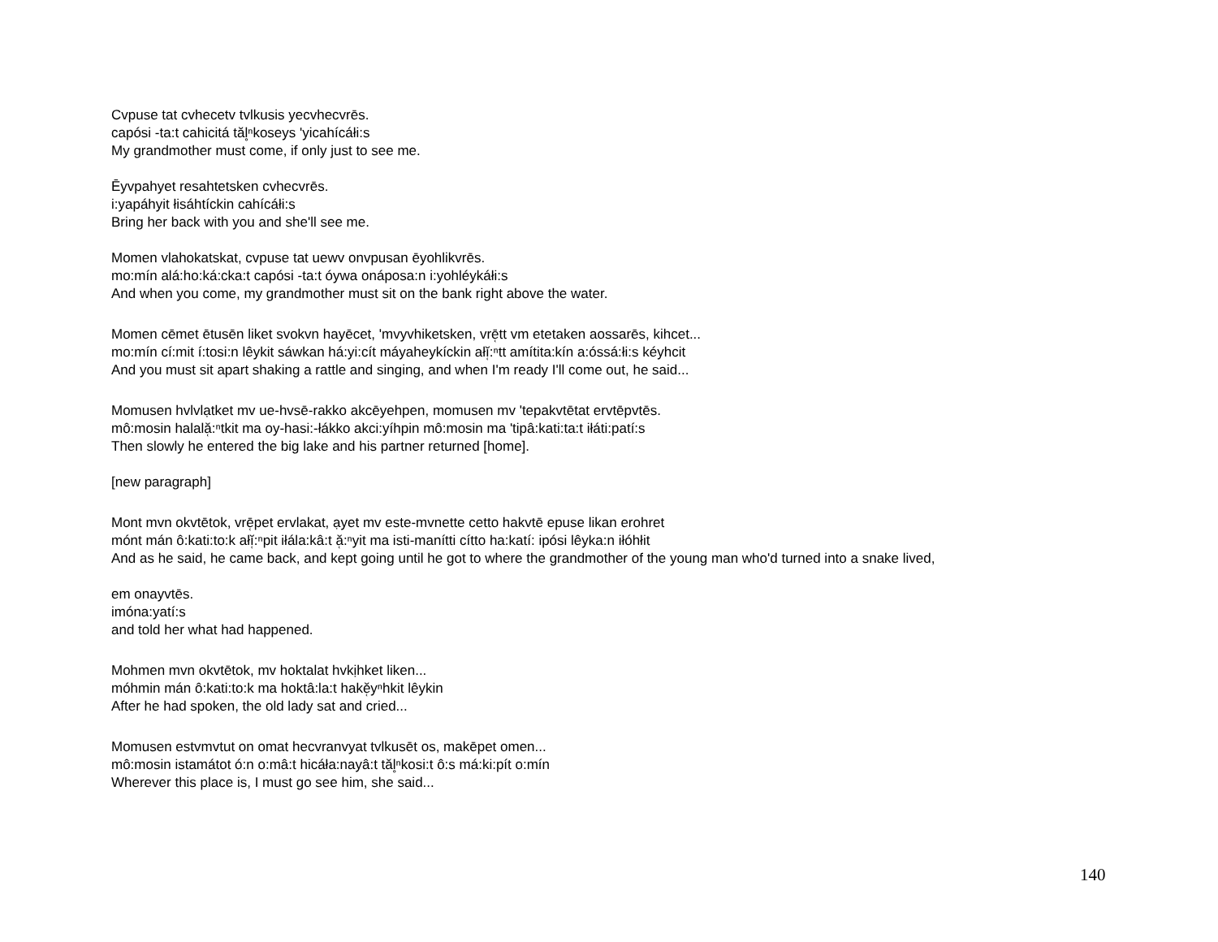Cvpuse tat cvhecetv tvlkusis yecvhecvrēs.
capósi -ta:t cahicitá tăl̥ⁿkoseys 'yicahícáłi:s
My grandmother must come, if only just to see me.
Ēyvpahyet resahtetsken cvhecvrēs.
i:yapáhyit łisáhtíckin cahícáłi:s
Bring her back with you and she'll see me.
Momen vlahokatskat, cvpuse tat uewv onvpusan ēyohlikvrēs.
mo:mín alá:ho:ká:cka:t capósi -ta:t óywa onáposa:n i:yohléykáłi:s
And when you come, my grandmother must sit on the bank right above the water.
Momen cēmet ētusēn liket svokvn hayēcet, 'mvyvhiketsken, vrē̜tt vm etetaken aossarēs, kihcet...
mo:mín cí:mit í:tosi:n lêykit sáwkan há:yi:cít máyaheykíckin ałĭ̜:ⁿtt amítita:kín a:óssá:łi:s kéyhcit
And you must sit apart shaking a rattle and singing, and when I'm ready I'll come out, he said...
Momusen hvlvlạtket mv ue-hvsē-rakko akcēyehpen, momusen mv 'tepakvtētat ervtēpvtēs.
mô:mosin halală̜:ⁿtkit ma oy-hasi:-łákko akci:yíhpin mô:mosin ma 'tipâ:kati:ta:t iłáti:patí:s
Then slowly he entered the big lake and his partner returned [home].
[new paragraph]
Mont mvn okvtētok, vrē̜pet ervlakat, ạyet mv este-mvnette cetto hakvtē epuse likan erohret
mónt mán ô:kati:to:k ałĭ̜:ⁿpit iłála:kâ:t ă̜:ⁿyit ma isti-manítti cítto ha:katí: ipósi lêyka:n iłóhłit
And as he said, he came back, and kept going until he got to where the grandmother of the young man who'd turned into a snake lived,
em onayvtēs.
imóna:yatí:s
and told her what had happened.
Mohmen mvn okvtētok, mv hoktalat hvkịhket liken...
móhmin mán ô:kati:to:k ma hoktâ:la:t hakĕ̜yⁿhkit lêykin
After he had spoken, the old lady sat and cried...
Momusen estvmvtut on omat hecvranvyat tvlkusēt os, makēpet omen...
mô:mosin istamátot ó:n o:mâ:t hicáła:nayâ:t tăl̥ⁿkosi:t ô:s má:ki:pít o:mín
Wherever this place is, I must go see him, she said...
140